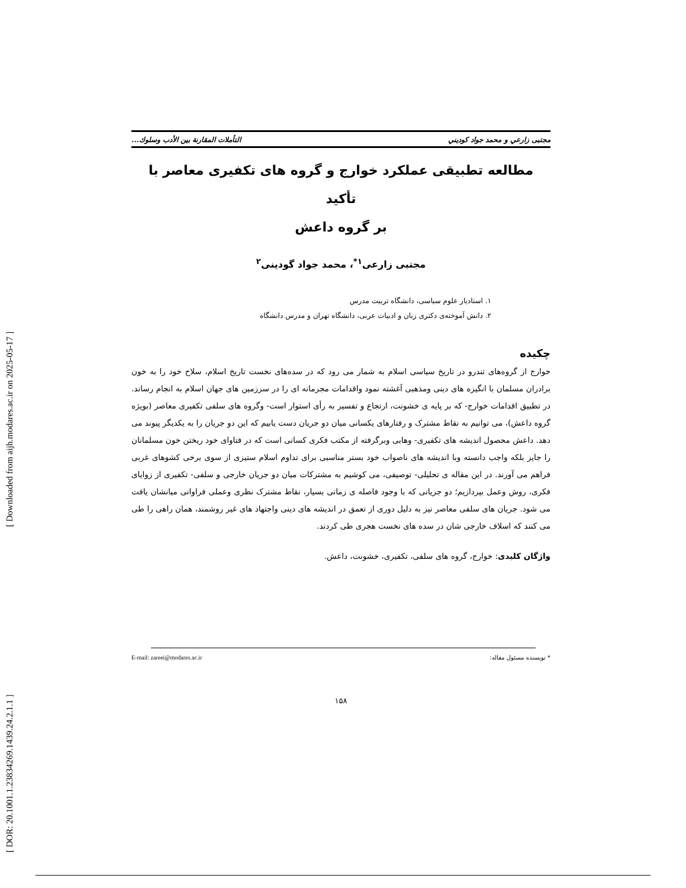[ DOR: 20.1001.1.23834269.1439.24.2.1.1 ] [ Downloaded from aijh.modares.ac.ir on 2025-05-17 ]
مجتبی زارعي و محمد جواد كوديني التأملات المقارنة بين الأدب وسلوك...
مطالعه تطبيقی عملکرد خوارج و گروه های تکفيری معاصر با تأکيد
بر گروه داعش
مجتبی زارعی<sup>۱*</sup>، محمد جواد گودينی<sup>۲</sup>
۱. استاديار علوم سياسی، دانشگاه تربيت مدرس
۲. دانش آموخته‌ی دکتری زبان و ادبيات عربی، دانشگاه تهران و مدرس دانشگاه
چکيده
خوارج از گروه‌های تندرو در تاريخ سياسی اسلام به شمار می رود که در سده‌های نخست تاريخ اسلام، سلاح خود را به خون برادران مسلمان با انگيزه های دينی ومذهبی آغشته نمود واقدامات مجرمانه ای را در سرزمين های جهان اسلام به انجام رساند. در تطبيق اقدامات خوارج- که بر پايه ی خشونت، ارتجاع و تفسير به رأی استوار است- وگروه های سلفی تکفيری معاصر (بويژه گروه داعش)، می توانيم به نقاط مشترک و رفتارهای يکسانی ميان دو جريان دست يابيم که اين دو جريان را به يکديگر پيوند می دهد. داعش محصول انديشه های تکفيری- وهابی وبرگرفته از مکتب فکری کسانی است که در فتاوای خود ريختن خون مسلمانان را جايز بلکه واجب دانسته وبا انديشه های ناصواب خود بستر مناسبی برای تداوم اسلام ستيزی از سوی برخی کشوهای غربی فراهم می آورند. در اين مقاله ی تحليلی- توصيفی، می کوشيم به مشترکات ميان دو جريان خارجی و سلفی- تکفيری از زوايای فکری، روش وعمل بپردازيم؛ دو جريانی که با وجود فاصله ی زمانی بسيار، نقاط مشترک نظری وعملی فراوانی ميانشان يافت می شود. جريان های سلفی معاصر نيز به دليل دوری از تعمق در انديشه های دينی واجتهاد های غير روشمند، همان راهی را طی می کنند که اسلاف خارجی شان در سده های نخست هجری طی کردند.
واژگان کليدی: خوارج، گروه های سلفی، تکفيری، خشونت، داعش.
* نويسنده مسئول مقاله: E-mail: zareei@modares.ac.ir
۱۵۸